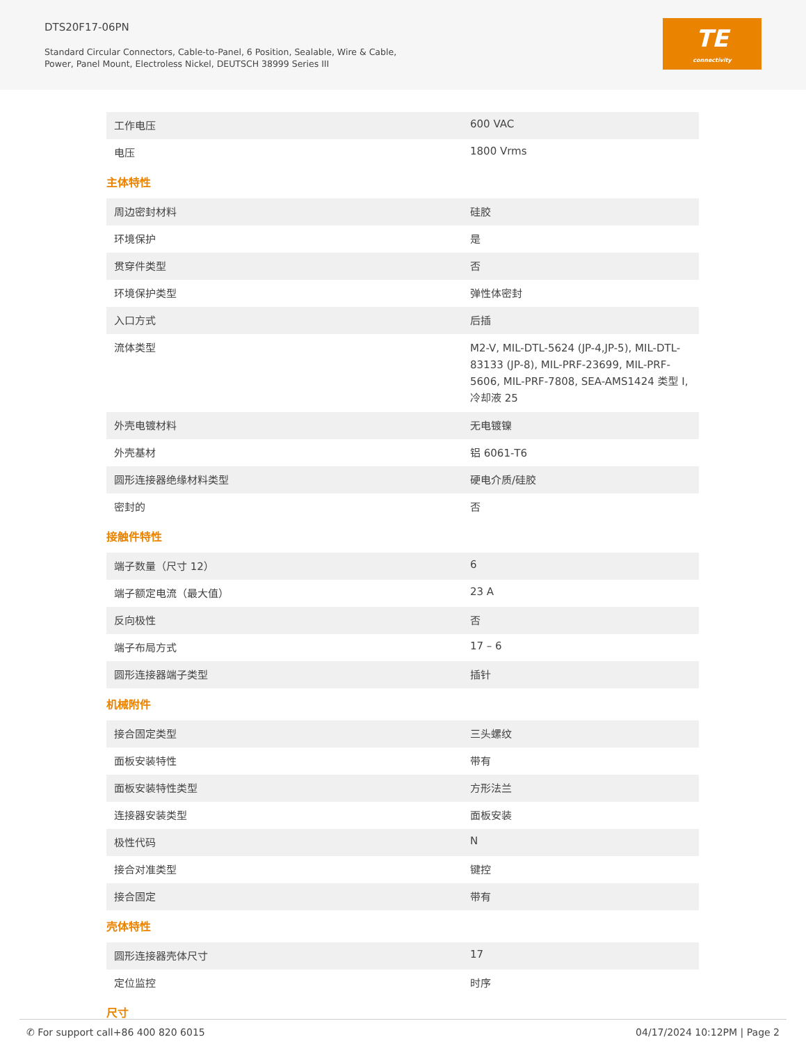DTS20F17-06PN
Standard Circular Connectors, Cable-to-Panel, 6 Position, Sealable, Wire & Cable,
Power, Panel Mount, Electroless Nickel, DEUTSCH 38999 Series III
TE
connectivity
| 工作电压 | 600 VAC |
| 电压 | 1800 Vrms |
主体特性
| 周边密封材料 | 硅胶 |
| 环境保护 | 是 |
| 贯穿件类型 | 否 |
| 环境保护类型 | 弹性体密封 |
| 入口方式 | 后插 |
| 流体类型 | M2-V, MIL-DTL-5624 (JP-4,JP-5), MIL-DTL-83133 (JP-8), MIL-PRF-23699, MIL-PRF-5606, MIL-PRF-7808, SEA-AMS1424 类型 I, 冷却液 25 |
| 外壳电镀材料 | 无电镀镍 |
| 外壳基材 | 铝 6061-T6 |
| 圆形连接器绝缘材料类型 | 硬电介质/硅胶 |
| 密封的 | 否 |
接触件特性
| 端子数量（尺寸 12） | 6 |
| 端子额定电流（最大值） | 23 A |
| 反向极性 | 否 |
| 端子布局方式 | 17 – 6 |
| 圆形连接器端子类型 | 插针 |
机械附件
| 接合固定类型 | 三头螺纹 |
| 面板安装特性 | 带有 |
| 面板安装特性类型 | 方形法兰 |
| 连接器安装类型 | 面板安装 |
| 极性代码 | N |
| 接合对准类型 | 键控 |
| 接合固定 | 带有 |
壳体特性
| 圆形连接器壳体尺寸 | 17 |
| 定位监控 | 时序 |
尺寸
✆ For support call+86 400 820 6015 04/17/2024 10:12PM | Page 2